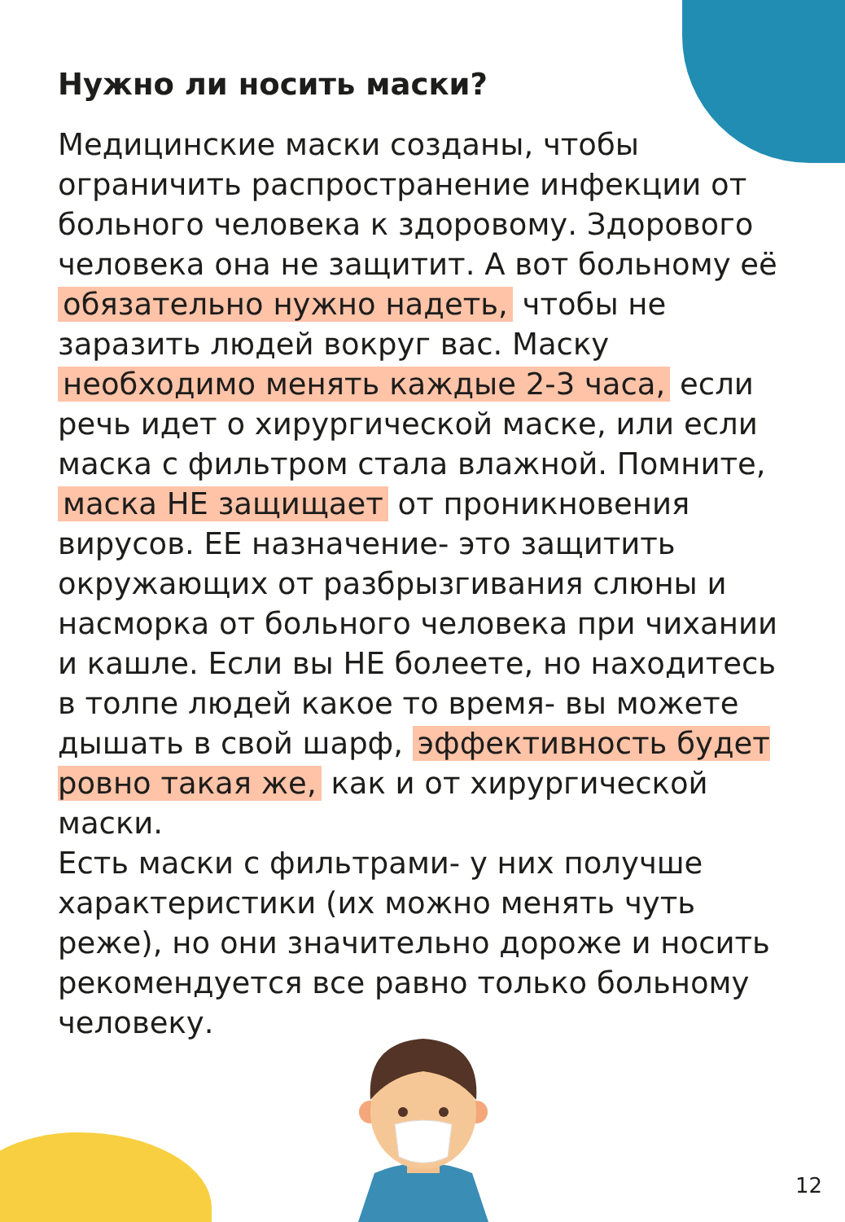Нужно ли носить маски?
Медицинские маски созданы, чтобы ограничить распространение инфекции от больного человека к здоровому. Здорового человека она не защитит. А вот больному её обязательно нужно надеть, чтобы не заразить людей вокруг вас. Маску необходимо менять каждые 2-3 часа, если речь идет о хирургической маске, или если маска с фильтром стала влажной. Помните, маска НЕ защищает от проникновения вирусов. ЕЕ назначение- это защитить окружающих от разбрызгивания слюны и насморка от больного человека при чихании и кашле. Если вы НЕ болеете, но находитесь в толпе людей какое то время- вы можете дышать в свой шарф, эффективность будет ровно такая же, как и от хирургической маски.
Есть маски с фильтрами- у них получше характеристики (их можно менять чуть реже), но они значительно дороже и носить рекомендуется все равно только больному человеку.
12